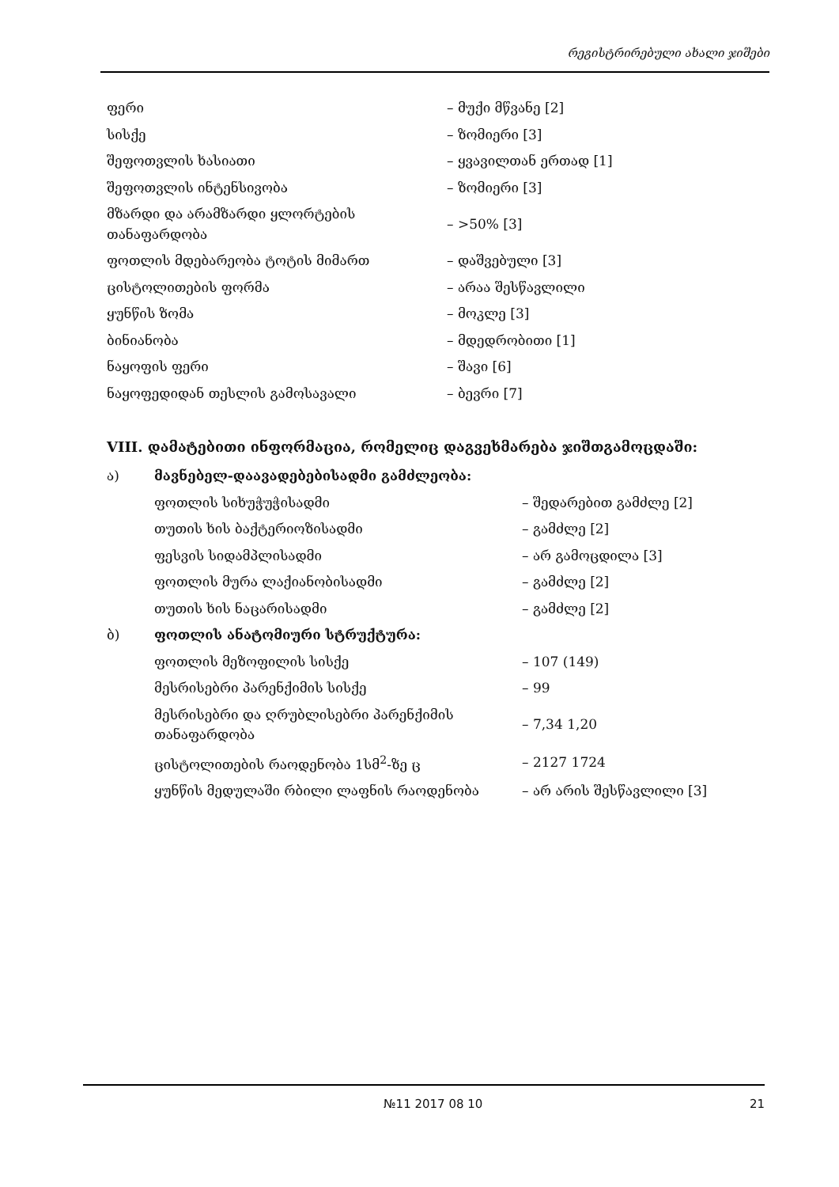რეგისტრირებული ახალი ჯიშები
| ფერი | – მუქი მწვანე [2] |
| სისქე | – ზომიერი [3] |
| შეფოთვლის ხასიათი | – ყვავილთან ერთად [1] |
| შეფოთვლის ინტენსივობა | – ზომიერი [3] |
| მზარდი და არამზარდი ყლორტების თანაფარდობა | – >50% [3] |
| ფოთლის მდებარეობა ტოტის მიმართ | – დაშვებული [3] |
| ცისტოლითების ფორმა | – არაა შესწავლილი |
| ყუნწის ზომა | – მოკლე [3] |
| ბინიანობა | – მდედრობითი [1] |
| ნაყოფის ფერი | – შავი [6] |
| ნაყოფედიდან თესლის გამოსავალი | – ბევრი [7] |
VIII. დამატებითი ინფორმაცია, რომელიც დაგვეხმარება ჯიშთგამოცდაში:
| ა) | მავნებელ-დაავადებებისადმი გამძლეობა: | |
| | ფოთლის სიხუჭუჭისადმი | – შედარებით გამძლე [2] |
| | თუთის ხის ბაქტერიოზისადმი | – გამძლე [2] |
| | ფესვის სიდამპლისადმი | – არ გამოცდილა [3] |
| | ფოთლის მურა ლაქიანობისადმი | – გამძლე [2] |
| | თუთის ხის ნაცარისადმი | – გამძლე [2] |
| ბ) | ფოთლის ანატომიური სტრუქტურა: | |
| | ფოთლის მეზოფილის სისქე | – 107 (149) |
| | მესრისებრი პარენქიმის სისქე | – 99 |
| | მესრისებრი და ღრუბლისებრი პარენქიმის თანაფარდობა | – 7,34 1,20 |
| | ცისტოლითების რაოდენობა 1სმ<sup>2</sup>-ზე ც | – 2127 1724 |
| | ყუნწის მედულაში რბილი ლაფნის რაოდენობა | – არ არის შესწავლილი [3] |
№11 2017 08 10 21